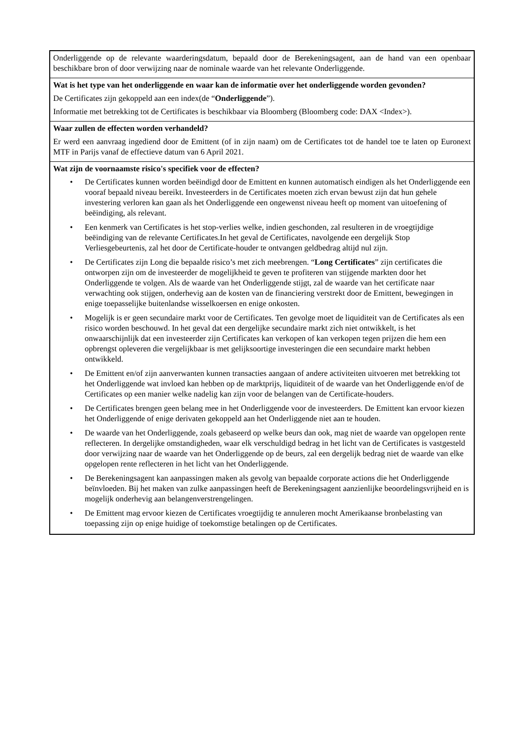Onderliggende op de relevante waarderingsdatum, bepaald door de Berekeningsagent, aan de hand van een openbaar beschikbare bron of door verwijzing naar de nominale waarde van het relevante Onderliggende.
Wat is het type van het onderliggende en waar kan de informatie over het onderliggende worden gevonden?
De Certificates zijn gekoppeld aan een index(de “Onderliggende”).
Informatie met betrekking tot de Certificates is beschikbaar via Bloomberg (Bloomberg code: DAX <Index>).
Waar zullen de effecten worden verhandeld?
Er werd een aanvraag ingediend door de Emittent (of in zijn naam) om de Certificates tot de handel toe te laten op Euronext MTF in Parijs vanaf de effectieve datum van 6 April 2021.
Wat zijn de voornaamste risico's specifiek voor de effecten?
• De Certificates kunnen worden beëindigd door de Emittent en kunnen automatisch eindigen als het Onderliggende een vooraf bepaald niveau bereikt. Investeerders in de Certificates moeten zich ervan bewust zijn dat hun gehele investering verloren kan gaan als het Onderliggende een ongewenst niveau heeft op moment van uitoefening of beëindiging, als relevant.
• Een kenmerk van Certificates is het stop-verlies welke, indien geschonden, zal resulteren in de vroegtijdige beëindiging van de relevante Certificates.In het geval de Certificates, navolgende een dergelijk Stop Verliesgebeurtenis, zal het door de Certificate-houder te ontvangen geldbedrag altijd nul zijn.
• De Certificates zijn Long die bepaalde risico’s met zich meebrengen. “Long Certificates” zijn certificates die ontworpen zijn om de investeerder de mogelijkheid te geven te profiteren van stijgende markten door het Onderliggende te volgen. Als de waarde van het Onderliggende stijgt, zal de waarde van het certificate naar verwachting ook stijgen, onderhevig aan de kosten van de financiering verstrekt door de Emittent, bewegingen in enige toepasselijke buitenlandse wisselkoersen en enige onkosten.
• Mogelijk is er geen secundaire markt voor de Certificates. Ten gevolge moet de liquiditeit van de Certificates als een risico worden beschouwd. In het geval dat een dergelijke secundaire markt zich niet ontwikkelt, is het onwaarschijnlijk dat een investeerder zijn Certificates kan verkopen of kan verkopen tegen prijzen die hem een opbrengst opleveren die vergelijkbaar is met gelijksoortige investeringen die een secundaire markt hebben ontwikkeld.
• De Emittent en/of zijn aanverwanten kunnen transacties aangaan of andere activiteiten uitvoeren met betrekking tot het Onderliggende wat invloed kan hebben op de marktprijs, liquiditeit of de waarde van het Onderliggende en/of de Certificates op een manier welke nadelig kan zijn voor de belangen van de Certificate-houders.
• De Certificates brengen geen belang mee in het Onderliggende voor de investeerders. De Emittent kan ervoor kiezen het Onderliggende of enige derivaten gekoppeld aan het Onderliggende niet aan te houden.
• De waarde van het Onderliggende, zoals gebaseerd op welke beurs dan ook, mag niet de waarde van opgelopen rente reflecteren. In dergelijke omstandigheden, waar elk verschuldigd bedrag in het licht van de Certificates is vastgesteld door verwijzing naar de waarde van het Onderliggende op de beurs, zal een dergelijk bedrag niet de waarde van elke opgelopen rente reflecteren in het licht van het Onderliggende.
• De Berekeningsagent kan aanpassingen maken als gevolg van bepaalde corporate actions die het Onderliggende beïnvloeden. Bij het maken van zulke aanpassingen heeft de Berekeningsagent aanzienlijke beoordelingsvrijheid en is mogelijk onderhevig aan belangenverstrengelingen.
• De Emittent mag ervoor kiezen de Certificates vroegtijdig te annuleren mocht Amerikaanse bronbelasting van toepassing zijn op enige huidige of toekomstige betalingen op de Certificates.